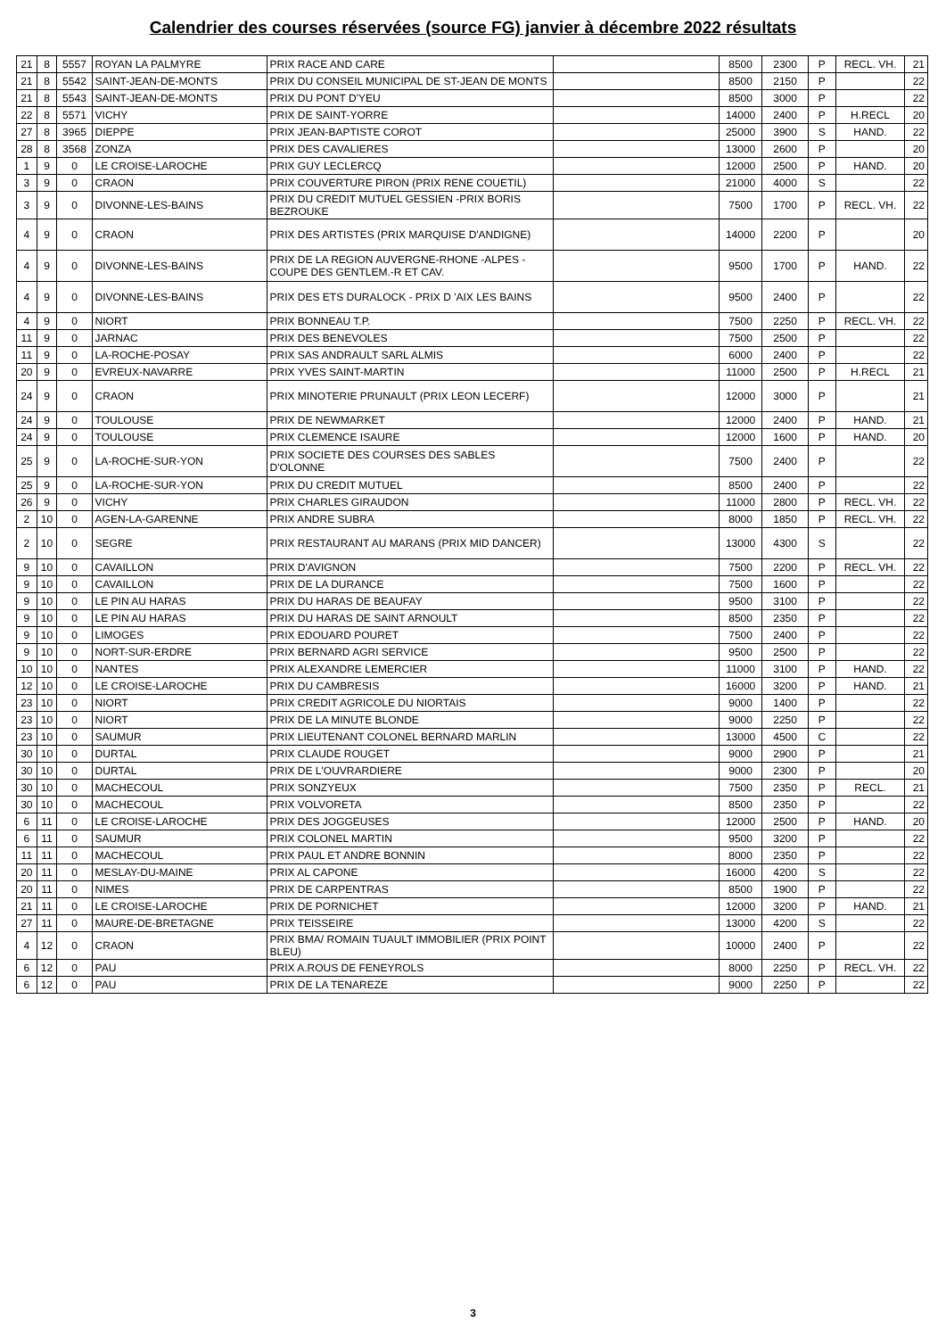Calendrier des courses réservées (source FG) janvier à décembre 2022 résultats
| 21 | 8 | 5557 | ROYAN LA PALMYRE | PRIX RACE AND CARE | | 8500 | 2300 | P | RECL. VH. | 21 |
| 21 | 8 | 5542 | SAINT-JEAN-DE-MONTS | PRIX DU CONSEIL MUNICIPAL DE ST-JEAN DE MONTS | | 8500 | 2150 | P | | 22 |
| 21 | 8 | 5543 | SAINT-JEAN-DE-MONTS | PRIX DU PONT D'YEU | | 8500 | 3000 | P | | 22 |
| 22 | 8 | 5571 | VICHY | PRIX DE SAINT-YORRE | | 14000 | 2400 | P | H.RECL | 20 |
| 27 | 8 | 3965 | DIEPPE | PRIX JEAN-BAPTISTE COROT | | 25000 | 3900 | S | HAND. | 22 |
| 28 | 8 | 3568 | ZONZA | PRIX DES CAVALIERES | | 13000 | 2600 | P | | 20 |
| 1 | 9 | 0 | LE CROISE-LAROCHE | PRIX GUY LECLERCQ | | 12000 | 2500 | P | HAND. | 20 |
| 3 | 9 | 0 | CRAON | PRIX COUVERTURE PIRON (PRIX RENE COUETIL) | | 21000 | 4000 | S | | 22 |
| 3 | 9 | 0 | DIVONNE-LES-BAINS | PRIX DU CREDIT MUTUEL GESSIEN -PRIX BORIS BEZROUKE | | 7500 | 1700 | P | RECL. VH. | 22 |
| 4 | 9 | 0 | CRAON | PRIX DES ARTISTES (PRIX MARQUISE D'ANDIGNE) | | 14000 | 2200 | P | | 20 |
| 4 | 9 | 0 | DIVONNE-LES-BAINS | PRIX DE LA REGION AUVERGNE-RHONE -ALPES - COUPE DES GENTLEM.-R ET CAV. | | 9500 | 1700 | P | HAND. | 22 |
| 4 | 9 | 0 | DIVONNE-LES-BAINS | PRIX DES ETS DURALOCK - PRIX D 'AIX LES BAINS | | 9500 | 2400 | P | | 22 |
| 4 | 9 | 0 | NIORT | PRIX BONNEAU T.P. | | 7500 | 2250 | P | RECL. VH. | 22 |
| 11 | 9 | 0 | JARNAC | PRIX DES BENEVOLES | | 7500 | 2500 | P | | 22 |
| 11 | 9 | 0 | LA-ROCHE-POSAY | PRIX SAS ANDRAULT SARL ALMIS | | 6000 | 2400 | P | | 22 |
| 20 | 9 | 0 | EVREUX-NAVARRE | PRIX YVES SAINT-MARTIN | | 11000 | 2500 | P | H.RECL | 21 |
| 24 | 9 | 0 | CRAON | PRIX MINOTERIE PRUNAULT (PRIX LEON LECERF) | | 12000 | 3000 | P | | 21 |
| 24 | 9 | 0 | TOULOUSE | PRIX DE NEWMARKET | | 12000 | 2400 | P | HAND. | 21 |
| 24 | 9 | 0 | TOULOUSE | PRIX CLEMENCE ISAURE | | 12000 | 1600 | P | HAND. | 20 |
| 25 | 9 | 0 | LA-ROCHE-SUR-YON | PRIX SOCIETE DES COURSES DES SABLES D'OLONNE | | 7500 | 2400 | P | | 22 |
| 25 | 9 | 0 | LA-ROCHE-SUR-YON | PRIX DU CREDIT MUTUEL | | 8500 | 2400 | P | | 22 |
| 26 | 9 | 0 | VICHY | PRIX CHARLES GIRAUDON | | 11000 | 2800 | P | RECL. VH. | 22 |
| 2 | 10 | 0 | AGEN-LA-GARENNE | PRIX ANDRE SUBRA | | 8000 | 1850 | P | RECL. VH. | 22 |
| 2 | 10 | 0 | SEGRE | PRIX RESTAURANT AU MARANS (PRIX MID DANCER) | | 13000 | 4300 | S | | 22 |
| 9 | 10 | 0 | CAVAILLON | PRIX D'AVIGNON | | 7500 | 2200 | P | RECL. VH. | 22 |
| 9 | 10 | 0 | CAVAILLON | PRIX DE LA DURANCE | | 7500 | 1600 | P | | 22 |
| 9 | 10 | 0 | LE PIN AU HARAS | PRIX DU HARAS DE BEAUFAY | | 9500 | 3100 | P | | 22 |
| 9 | 10 | 0 | LE PIN AU HARAS | PRIX DU HARAS DE SAINT ARNOULT | | 8500 | 2350 | P | | 22 |
| 9 | 10 | 0 | LIMOGES | PRIX EDOUARD POURET | | 7500 | 2400 | P | | 22 |
| 9 | 10 | 0 | NORT-SUR-ERDRE | PRIX BERNARD AGRI SERVICE | | 9500 | 2500 | P | | 22 |
| 10 | 10 | 0 | NANTES | PRIX ALEXANDRE LEMERCIER | | 11000 | 3100 | P | HAND. | 22 |
| 12 | 10 | 0 | LE CROISE-LAROCHE | PRIX DU CAMBRESIS | | 16000 | 3200 | P | HAND. | 21 |
| 23 | 10 | 0 | NIORT | PRIX CREDIT AGRICOLE DU NIORTAIS | | 9000 | 1400 | P | | 22 |
| 23 | 10 | 0 | NIORT | PRIX DE LA MINUTE BLONDE | | 9000 | 2250 | P | | 22 |
| 23 | 10 | 0 | SAUMUR | PRIX LIEUTENANT COLONEL BERNARD MARLIN | | 13000 | 4500 | C | | 22 |
| 30 | 10 | 0 | DURTAL | PRIX CLAUDE ROUGET | | 9000 | 2900 | P | | 21 |
| 30 | 10 | 0 | DURTAL | PRIX DE L'OUVRARDIERE | | 9000 | 2300 | P | | 20 |
| 30 | 10 | 0 | MACHECOUL | PRIX SONZYEUX | | 7500 | 2350 | P | RECL. | 21 |
| 30 | 10 | 0 | MACHECOUL | PRIX VOLVORETA | | 8500 | 2350 | P | | 22 |
| 6 | 11 | 0 | LE CROISE-LAROCHE | PRIX DES JOGGEUSES | | 12000 | 2500 | P | HAND. | 20 |
| 6 | 11 | 0 | SAUMUR | PRIX COLONEL MARTIN | | 9500 | 3200 | P | | 22 |
| 11 | 11 | 0 | MACHECOUL | PRIX PAUL ET ANDRE BONNIN | | 8000 | 2350 | P | | 22 |
| 20 | 11 | 0 | MESLAY-DU-MAINE | PRIX AL CAPONE | | 16000 | 4200 | S | | 22 |
| 20 | 11 | 0 | NIMES | PRIX DE CARPENTRAS | | 8500 | 1900 | P | | 22 |
| 21 | 11 | 0 | LE CROISE-LAROCHE | PRIX DE PORNICHET | | 12000 | 3200 | P | HAND. | 21 |
| 27 | 11 | 0 | MAURE-DE-BRETAGNE | PRIX TEISSEIRE | | 13000 | 4200 | S | | 22 |
| 4 | 12 | 0 | CRAON | PRIX BMA/ ROMAIN TUAULT IMMOBILIER (PRIX POINT BLEU) | | 10000 | 2400 | P | | 22 |
| 6 | 12 | 0 | PAU | PRIX A.ROUS DE FENEYROLS | | 8000 | 2250 | P | RECL. VH. | 22 |
| 6 | 12 | 0 | PAU | PRIX DE LA TENAREZE | | 9000 | 2250 | P | | 22 |
3